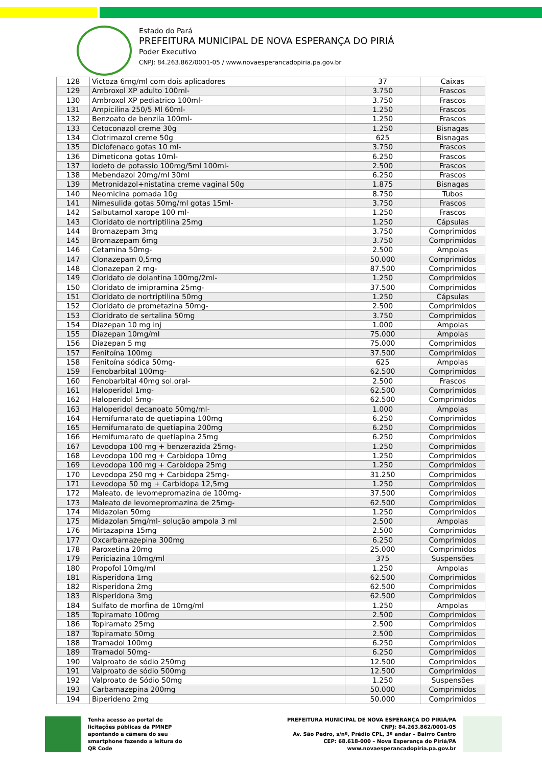Estado do Pará
PREFEITURA MUNICIPAL DE NOVA ESPERANÇA DO PIRIÁ
Poder Executivo
CNPJ: 84.263.862/0001-05 / www.novaesperancadopiria.pa.gov.br
| 128 | Victoza 6mg/ml com dois aplicadores | 37 | Caixas |
| 129 | Ambroxol XP adulto 100ml- | 3.750 | Frascos |
| 130 | Ambroxol XP pediatrico 100ml- | 3.750 | Frascos |
| 131 | Ampicilina 250/5 Ml 60ml- | 1.250 | Frascos |
| 132 | Benzoato de benzila 100ml- | 1.250 | Frascos |
| 133 | Cetoconazol creme 30g | 1.250 | Bisnagas |
| 134 | Clotrimazol creme 50g | 625 | Bisnagas |
| 135 | Diclofenaco gotas 10 ml- | 3.750 | Frascos |
| 136 | Dimeticona gotas 10ml- | 6.250 | Frascos |
| 137 | Iodeto de potassio 100mg/5ml 100ml- | 2.500 | Frascos |
| 138 | Mebendazol 20mg/ml 30ml | 6.250 | Frascos |
| 139 | Metronidazol+nistatina creme vaginal 50g | 1.875 | Bisnagas |
| 140 | Neomicina pomada 10g | 8.750 | Tubos |
| 141 | Nimesulida gotas 50mg/ml gotas 15ml- | 3.750 | Frascos |
| 142 | Salbutamol xarope 100 ml- | 1.250 | Frascos |
| 143 | Cloridato de nortriptilina 25mg | 1.250 | Cápsulas |
| 144 | Bromazepam 3mg | 3.750 | Comprimidos |
| 145 | Bromazepam 6mg | 3.750 | Comprimidos |
| 146 | Cetamina 50mg- | 2.500 | Ampolas |
| 147 | Clonazepam 0,5mg | 50.000 | Comprimidos |
| 148 | Clonazepan 2 mg- | 87.500 | Comprimidos |
| 149 | Cloridato de dolantina 100mg/2ml- | 1.250 | Comprimidos |
| 150 | Cloridato de imipramina 25mg- | 37.500 | Comprimidos |
| 151 | Cloridato de nortriptilina 50mg | 1.250 | Cápsulas |
| 152 | Cloridato de prometazina 50mg- | 2.500 | Comprimidos |
| 153 | Cloridrato de sertalina 50mg | 3.750 | Comprimidos |
| 154 | Diazepan 10 mg inj | 1.000 | Ampolas |
| 155 | Diazepan 10mg/ml | 75.000 | Ampolas |
| 156 | Diazepan 5 mg | 75.000 | Comprimidos |
| 157 | Fenitoína 100mg | 37.500 | Comprimidos |
| 158 | Fenitoína sódica 50mg- | 625 | Ampolas |
| 159 | Fenobarbital 100mg- | 62.500 | Comprimidos |
| 160 | Fenobarbital 40mg sol.oral- | 2.500 | Frascos |
| 161 | Haloperidol 1mg- | 62.500 | Comprimidos |
| 162 | Haloperidol 5mg- | 62.500 | Comprimidos |
| 163 | Haloperidol decanoato 50mg/ml- | 1.000 | Ampolas |
| 164 | Hemifumarato de quetiapina 100mg | 6.250 | Comprimidos |
| 165 | Hemifumarato de quetiapina 200mg | 6.250 | Comprimidos |
| 166 | Hemifumarato de quetiapina 25mg | 6.250 | Comprimidos |
| 167 | Levodopa 100 mg + benzerazida 25mg- | 1.250 | Comprimidos |
| 168 | Levodopa 100 mg + Carbidopa 10mg | 1.250 | Comprimidos |
| 169 | Levodopa 100 mg + Carbidopa 25mg | 1.250 | Comprimidos |
| 170 | Levodopa 250 mg + Carbidopa 25mg- | 31.250 | Comprimidos |
| 171 | Levodopa 50 mg + Carbidopa 12,5mg | 1.250 | Comprimidos |
| 172 | Maleato. de levomepromazina de 100mg- | 37.500 | Comprimidos |
| 173 | Maleato de levomepromazina de 25mg- | 62.500 | Comprimidos |
| 174 | Midazolan 50mg | 1.250 | Comprimidos |
| 175 | Midazolan 5mg/ml- solução ampola 3 ml | 2.500 | Ampolas |
| 176 | Mirtazapina 15mg | 2.500 | Comprimidos |
| 177 | Oxcarbamazepina 300mg | 6.250 | Comprimidos |
| 178 | Paroxetina 20mg | 25.000 | Comprimidos |
| 179 | Periciazina 10mg/ml | 375 | Suspensões |
| 180 | Propofol 10mg/ml | 1.250 | Ampolas |
| 181 | Risperidona 1mg | 62.500 | Comprimidos |
| 182 | Risperidona 2mg | 62.500 | Comprimidos |
| 183 | Risperidona 3mg | 62.500 | Comprimidos |
| 184 | Sulfato de morfina de 10mg/ml | 1.250 | Ampolas |
| 185 | Topiramato 100mg | 2.500 | Comprimidos |
| 186 | Topiramato 25mg | 2.500 | Comprimidos |
| 187 | Topiramato 50mg | 2.500 | Comprimidos |
| 188 | Tramadol 100mg | 6.250 | Comprimidos |
| 189 | Tramadol 50mg- | 6.250 | Comprimidos |
| 190 | Valproato de sódio 250mg | 12.500 | Comprimidos |
| 191 | Valproato de sódio 500mg | 12.500 | Comprimidos |
| 192 | Valproato de Sódio 50mg | 1.250 | Suspensões |
| 193 | Carbamazepina 200mg | 50.000 | Comprimidos |
| 194 | Biperideno 2mg | 50.000 | Comprimidos |
Tenha acesso ao portal de licitações públicas da PMNEP apontando a câmera do seu smartphone fazendo a leitura do QR Code
PREFEITURA MUNICIPAL DE NOVA ESPERANÇA DO PIRIÁ/PA
CNPJ: 84.263.862/0001-05
Av. São Pedro, s/nº, Prédio CPL, 3º andar – Bairro Centro
CEP: 68.618-000 – Nova Esperança do Piriá/PA
www.novaesperancadopiria.pa.gov.br